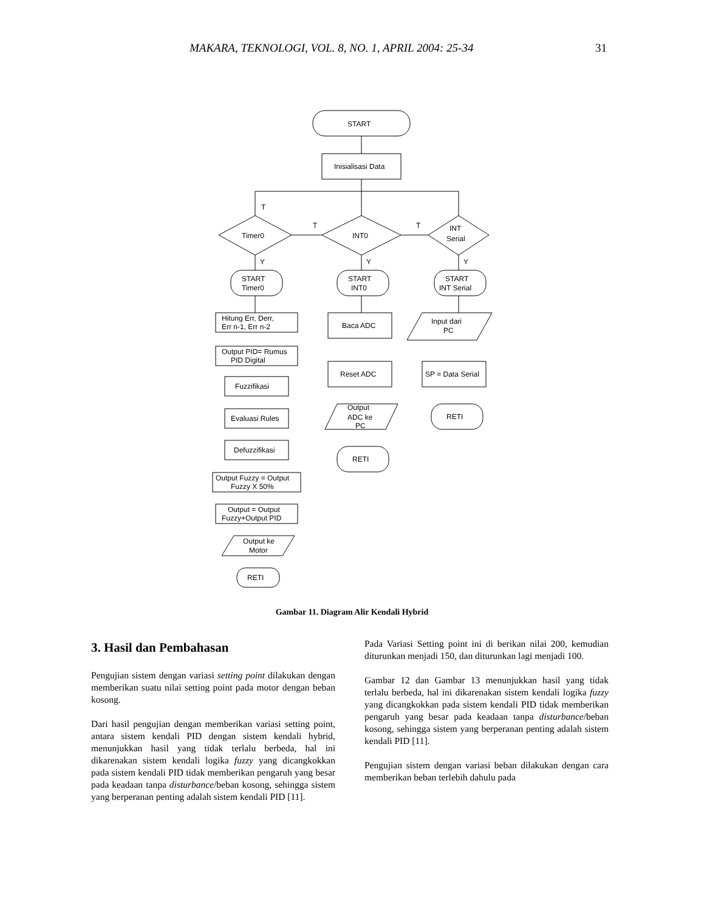MAKARA, TEKNOLOGI, VOL. 8, NO. 1, APRIL 2004: 25-34 31
START
Inisialisasi Data
Timer0
INT0
INT
Serial
T
T
T
Y
Y
Y
START
Timer0
START
INT0
START
INT Serial
Hitung Err, Derr,
Err n-1, Err n-2
Baca ADC
Input dari
PC
Output PID= Rumus
PID Digital
Reset ADC
SP = Data Serial
Fuzzifikasi
Evaluasi Rules
Output
ADC ke
PC
RETI
Defuzzifikasi
RETI
Output Fuzzy = Output
Fuzzy X 50%
Output = Output
Fuzzy+Output PID
Output ke
Motor
RETI
Gambar 11. Diagram Alir Kendali Hybrid
3. Hasil dan Pembahasan
Pengujian sistem dengan variasi setting point dilakukan dengan memberikan suatu nilai setting point pada motor dengan beban kosong.
Dari hasil pengujian dengan memberikan variasi setting point, antara sistem kendali PID dengan sistem kendali hybrid, menunjukkan hasil yang tidak terlalu berbeda, hal ini dikarenakan sistem kendali logika fuzzy yang dicangkokkan pada sistem kendali PID tidak memberikan pengaruh yang besar pada keadaan tanpa disturbance/beban kosong, sehingga sistem yang berperanan penting adalah sistem kendali PID [11].
Pada Variasi Setting point ini di berikan nilai 200, kemudian diturunkan menjadi 150, dan diturunkan lagi menjadi 100.
Gambar 12 dan Gambar 13 menunjukkan hasil yang tidak terlalu berbeda, hal ini dikarenakan sistem kendali logika fuzzy yang dicangkokkan pada sistem kendali PID tidak memberikan pengaruh yang besar pada keadaan tanpa disturbance/beban kosong, sehingga sistem yang berperanan penting adalah sistem kendali PID [11].
Pengujian sistem dengan variasi beban dilakukan dengan cara memberikan beban terlebih dahulu pada